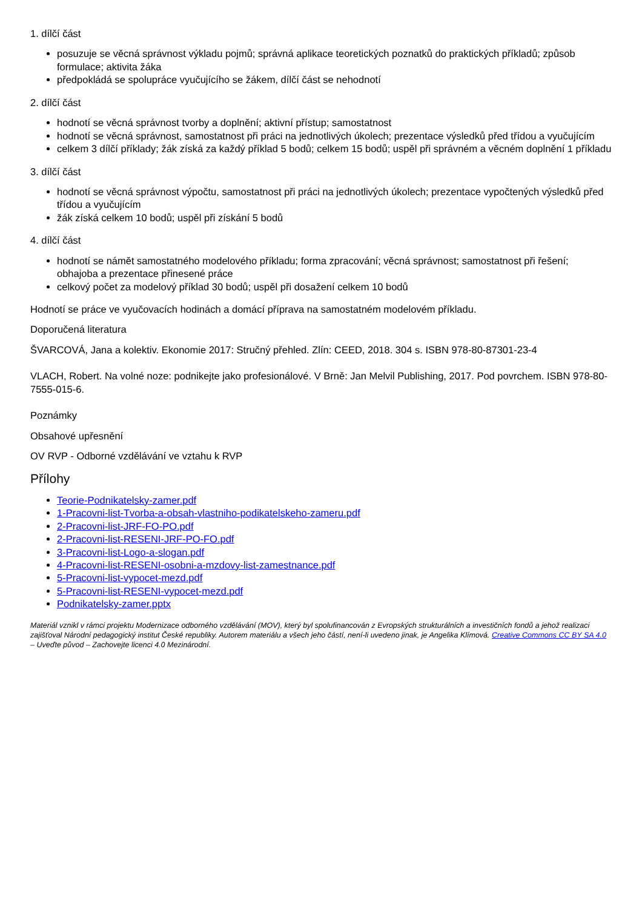1. dílčí část
posuzuje se věcná správnost výkladu pojmů; správná aplikace teoretických poznatků do praktických příkladů; způsob formulace; aktivita žáka
předpokládá se spolupráce vyučujícího se žákem, dílčí část se nehodnotí
2. dílčí část
hodnotí se věcná správnost tvorby a doplnění; aktivní přístup; samostatnost
hodnotí se věcná správnost, samostatnost při práci na jednotlivých úkolech; prezentace výsledků před třídou a vyučujícím
celkem 3 dílčí příklady; žák získá za každý příklad 5 bodů; celkem 15 bodů; uspěl při správném a věcném doplnění 1 příkladu
3. dílčí část
hodnotí se věcná správnost výpočtu, samostatnost při práci na jednotlivých úkolech; prezentace vypočtených výsledků před třídou a vyučujícím
žák získá celkem 10 bodů; uspěl při získání 5 bodů
4. dílčí část
hodnotí se námět samostatného modelového příkladu; forma zpracování; věcná správnost; samostatnost při řešení; obhajoba a prezentace přinesené práce
celkový počet za modelový příklad 30 bodů; uspěl při dosažení celkem 10 bodů
Hodnotí se práce ve vyučovacích hodinách a domácí příprava na samostatném modelovém příkladu.
Doporučená literatura
ŠVARCOVÁ, Jana a kolektiv. Ekonomie 2017: Stručný přehled. Zlín: CEED, 2018. 304 s. ISBN 978-80-87301-23-4
VLACH, Robert. Na volné noze: podnikejte jako profesionálové. V Brně: Jan Melvil Publishing, 2017. Pod povrchem. ISBN 978-80-7555-015-6.
Poznámky
Obsahové upřesnění
OV RVP - Odborné vzdělávání ve vztahu k RVP
Přílohy
Teorie-Podnikatelsky-zamer.pdf
1-Pracovni-list-Tvorba-a-obsah-vlastniho-podikatelskeho-zameru.pdf
2-Pracovni-list-JRF-FO-PO.pdf
2-Pracovni-list-RESENI-JRF-PO-FO.pdf
3-Pracovni-list-Logo-a-slogan.pdf
4-Pracovni-list-RESENI-osobni-a-mzdovy-list-zamestnance.pdf
5-Pracovni-list-vypocet-mezd.pdf
5-Pracovni-list-RESENI-vypocet-mezd.pdf
Podnikatelsky-zamer.pptx
Materiál vznikl v rámci projektu Modernizace odborného vzdělávání (MOV), který byl spolufinancován z Evropských strukturálních a investičních fondů a jehož realizaci zajišťoval Národní pedagogický institut České republiky. Autorem materiálu a všech jeho částí, není-li uvedeno jinak, je Angelika Klímová. Creative Commons CC BY SA 4.0 – Uveďte původ – Zachovejte licenci 4.0 Mezinárodní.